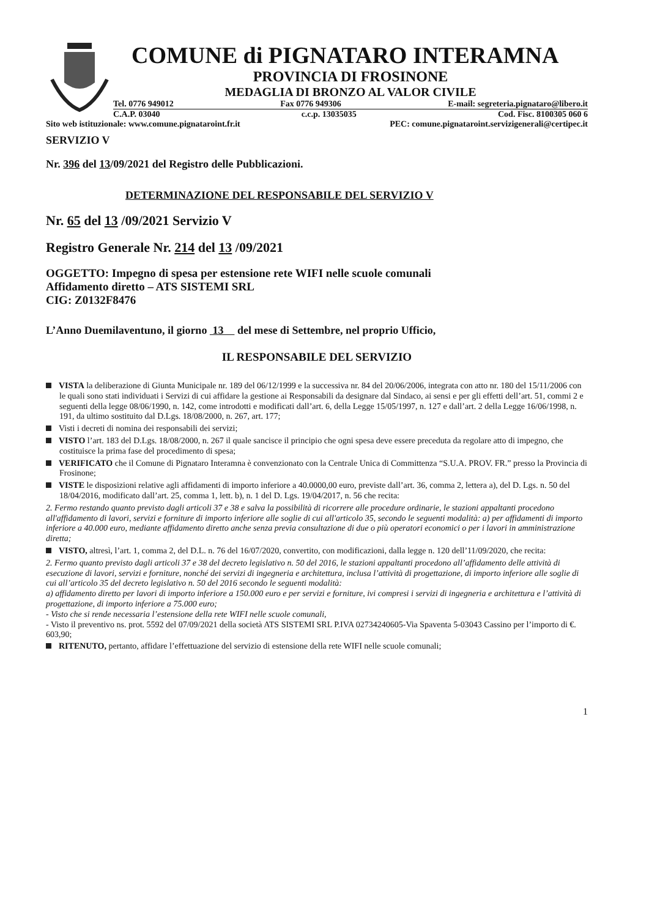COMUNE di PIGNATARO INTERAMNA
PROVINCIA DI FROSINONE
MEDAGLIA DI BRONZO AL VALOR CIVILE
Tel. 0776 949012 Fax 0776 949306 E-mail: segreteria.pignataro@libero.it
C.A.P. 03040 c.c.p. 13035035 Cod. Fisc. 8100305 060 6
Sito web istituzionale: www.comune.pignataroint.fr.it PEC: comune.pignataroint.servizigenerali@certipec.it
SERVIZIO V
Nr. 396 del 13/09/2021 del Registro delle Pubblicazioni.
DETERMINAZIONE DEL RESPONSABILE DEL SERVIZIO V
Nr. 65 del 13 /09/2021 Servizio V
Registro Generale Nr. 214 del 13 /09/2021
OGGETTO: Impegno di spesa per estensione rete WIFI nelle scuole comunali
Affidamento diretto – ATS SISTEMI SRL
CIG: Z0132F8476
L’Anno Duemilaventuno, il giorno 13 del mese di Settembre, nel proprio Ufficio,
IL RESPONSABILE DEL SERVIZIO
VISTA la deliberazione di Giunta Municipale nr. 189 del 06/12/1999 e la successiva nr. 84 del 20/06/2006, integrata con atto nr. 180 del 15/11/2006 con le quali sono stati individuati i Servizi di cui affidare la gestione ai Responsabili da designare dal Sindaco, ai sensi e per gli effetti dell’art. 51, commi 2 e seguenti della legge 08/06/1990, n. 142, come introdotti e modificati dall’art. 6, della Legge 15/05/1997, n. 127 e dall’art. 2 della Legge 16/06/1998, n. 191, da ultimo sostituito dal D.Lgs. 18/08/2000, n. 267, art. 177;
Visti i decreti di nomina dei responsabili dei servizi;
VISTO l’art. 183 del D.Lgs. 18/08/2000, n. 267 il quale sancisce il principio che ogni spesa deve essere preceduta da regolare atto di impegno, che costituisce la prima fase del procedimento di spesa;
VERIFICATO che il Comune di Pignataro Interamna è convenzionato con la Centrale Unica di Committenza “S.U.A. PROV. FR.” presso la Provincia di Frosinone;
VISTE le disposizioni relative agli affidamenti di importo inferiore a 40.0000,00 euro, previste dall’art. 36, comma 2, lettera a), del D. Lgs. n. 50 del 18/04/2016, modificato dall’art. 25, comma 1, lett. b), n. 1 del D. Lgs. 19/04/2017, n. 56 che recita:
2. Fermo restando quanto previsto dagli articoli 37 e 38 e salva la possibilità di ricorrere alle procedure ordinarie, le stazioni appaltanti procedono all'affidamento di lavori, servizi e forniture di importo inferiore alle soglie di cui all'articolo 35, secondo le seguenti modalità: a) per affidamenti di importo inferiore a 40.000 euro, mediante affidamento diretto anche senza previa consultazione di due o più operatori economici o per i lavori in amministrazione diretta;
VISTO, altresì, l’art. 1, comma 2, del D.L. n. 76 del 16/07/2020, convertito, con modificazioni, dalla legge n. 120 dell’11/09/2020, che recita:
2. Fermo quanto previsto dagli articoli 37 e 38 del decreto legislativo n. 50 del 2016, le stazioni appaltanti procedono all’affidamento delle attività di esecuzione di lavori, servizi e forniture, nonché dei servizi di ingegneria e architettura, inclusa l’attività di progettazione, di importo inferiore alle soglie di cui all’articolo 35 del decreto legislativo n. 50 del 2016 secondo le seguenti modalità:
a) affidamento diretto per lavori di importo inferiore a 150.000 euro e per servizi e forniture, ivi compresi i servizi di ingegneria e architettura e l’attività di progettazione, di importo inferiore a 75.000 euro;
- Visto che si rende necessaria l’estensione della rete WIFI nelle scuole comunali,
- Visto il preventivo ns. prot. 5592 del 07/09/2021 della società ATS SISTEMI SRL P.IVA 02734240605-Via Spaventa 5-03043 Cassino per l’importo di €. 603,90;
RITENUTO, pertanto, affidare l’effettuazione del servizio di estensione della rete WIFI nelle scuole comunali;
1